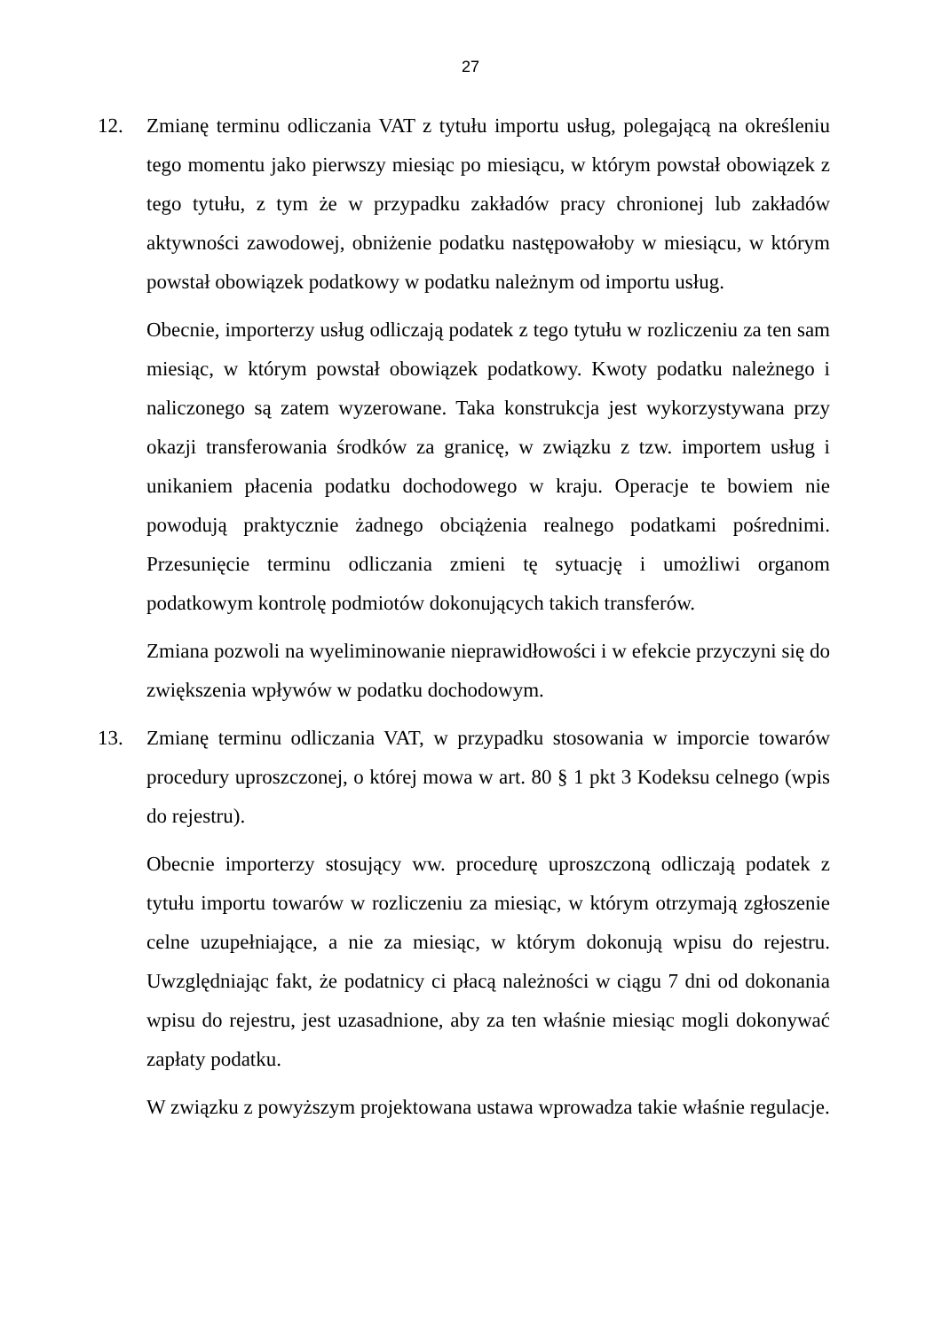27
12. Zmianę terminu odliczania VAT z tytułu importu usług, polegającą na określeniu tego momentu jako pierwszy miesiąc po miesiącu, w którym powstał obowiązek z tego tytułu, z tym że w przypadku zakładów pracy chronionej lub zakładów aktywności zawodowej, obniżenie podatku następowałoby w miesiącu, w którym powstał obowiązek podatkowy w podatku należnym od importu usług.
Obecnie, importerzy usług odliczają podatek z tego tytułu w rozliczeniu za ten sam miesiąc, w którym powstał obowiązek podatkowy. Kwoty podatku należnego i naliczonego są zatem wyzerowane. Taka konstrukcja jest wykorzystywana przy okazji transferowania środków za granicę, w związku z tzw. importem usług i unikaniem płacenia podatku dochodowego w kraju. Operacje te bowiem nie powodują praktycznie żadnego obciążenia realnego podatkami pośrednimi. Przesunięcie terminu odliczania zmieni tę sytuację i umożliwi organom podatkowym kontrolę podmiotów dokonujących takich transferów.
Zmiana pozwoli na wyeliminowanie nieprawidłowości i w efekcie przyczyni się do zwiększenia wpływów w podatku dochodowym.
13. Zmianę terminu odliczania VAT, w przypadku stosowania w imporcie towarów procedury uproszczonej, o której mowa w art. 80 § 1 pkt 3 Kodeksu celnego (wpis do rejestru).
Obecnie importerzy stosujący ww. procedurę uproszczoną odliczają podatek z tytułu importu towarów w rozliczeniu za miesiąc, w którym otrzymają zgłoszenie celne uzupełniające, a nie za miesiąc, w którym dokonują wpisu do rejestru. Uwzględniając fakt, że podatnicy ci płacą należności w ciągu 7 dni od dokonania wpisu do rejestru, jest uzasadnione, aby za ten właśnie miesiąc mogli dokonywać zapłaty podatku.
W związku z powyższym projektowana ustawa wprowadza takie właśnie regulacje.